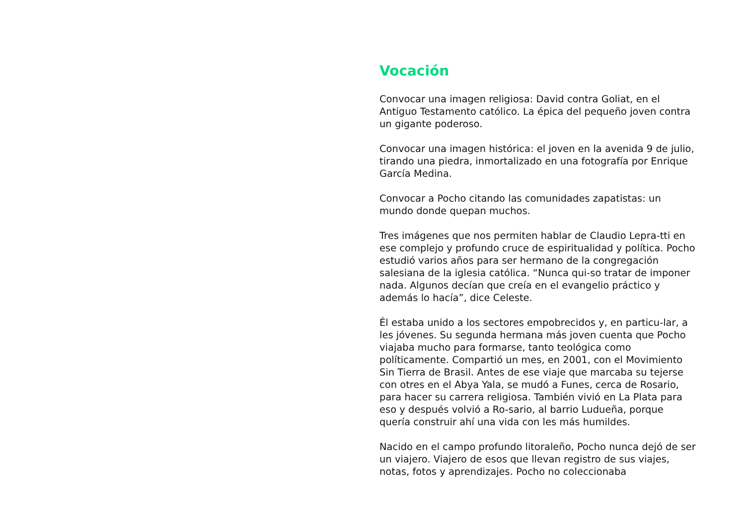Vocación
Convocar una imagen religiosa: David contra Goliat, en el Antiguo Testamento católico. La épica del pequeño joven contra un gigante poderoso.
Convocar una imagen histórica: el joven en la avenida 9 de julio, tirando una piedra, inmortalizado en una fotografía por Enrique García Medina.
Convocar a Pocho citando las comunidades zapatistas: un mundo donde quepan muchos.
Tres imágenes que nos permiten hablar de Claudio Lepra-tti en ese complejo y profundo cruce de espiritualidad y política. Pocho estudió varios años para ser hermano de la congregación salesiana de la iglesia católica. “Nunca qui-so tratar de imponer nada. Algunos decían que creía en el evangelio práctico y además lo hacía”, dice Celeste.
Él estaba unido a los sectores empobrecidos y, en particu-lar, a les jóvenes. Su segunda hermana más joven cuenta que Pocho viajaba mucho para formarse, tanto teológica como políticamente. Compartió un mes, en 2001, con el Movimiento Sin Tierra de Brasil. Antes de ese viaje que marcaba su tejerse con otres en el Abya Yala, se mudó a Funes, cerca de Rosario, para hacer su carrera religiosa. También vivió en La Plata para eso y después volvió a Ro-sario, al barrio Ludueña, porque quería construir ahí una vida con les más humildes.
Nacido en el campo profundo litoraleño, Pocho nunca dejó de ser un viajero. Viajero de esos que llevan registro de sus viajes, notas, fotos y aprendizajes. Pocho no coleccionaba